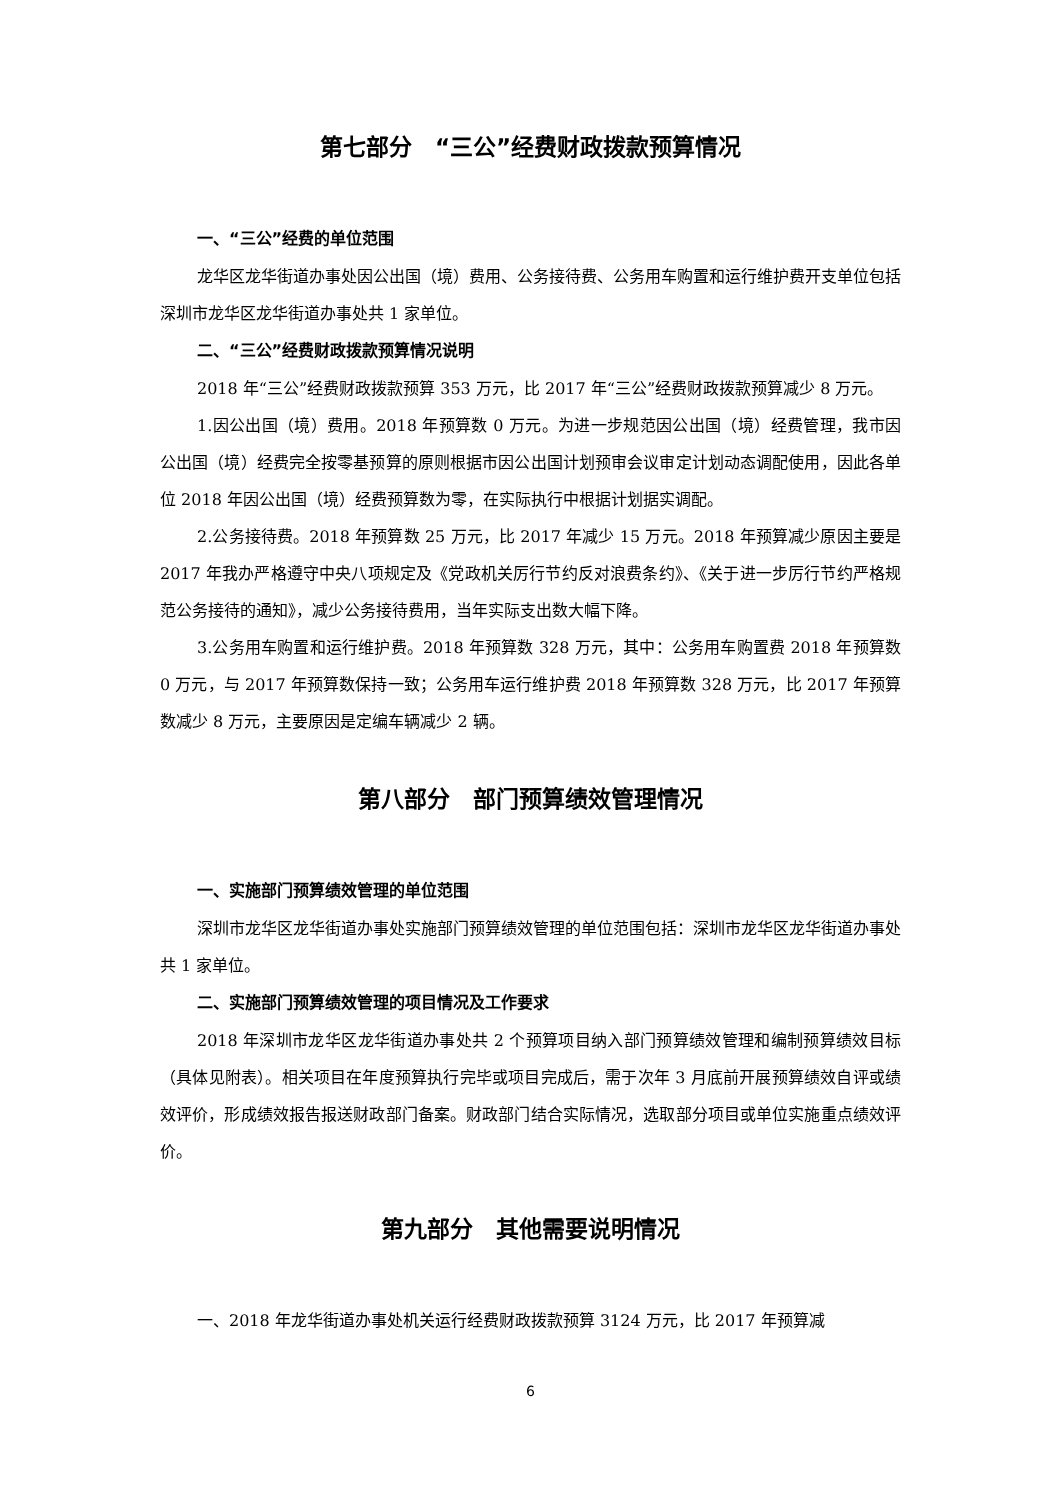第七部分　“三公”经费财政拨款预算情况
一、“三公”经费的单位范围
龙华区龙华街道办事处因公出国（境）费用、公务接待费、公务用车购置和运行维护费开支单位包括深圳市龙华区龙华街道办事处共 1 家单位。
二、“三公”经费财政拨款预算情况说明
2018 年“三公”经费财政拨款预算 353 万元，比 2017 年“三公”经费财政拨款预算减少 8 万元。
1.因公出国（境）费用。2018 年预算数 0 万元。为进一步规范因公出国（境）经费管理，我市因公出国（境）经费完全按零基预算的原则根据市因公出国计划预审会议审定计划动态调配使用，因此各单位 2018 年因公出国（境）经费预算数为零，在实际执行中根据计划据实调配。
2.公务接待费。2018 年预算数 25 万元，比 2017 年减少 15 万元。2018 年预算减少原因主要是 2017 年我办严格遵守中央八项规定及《党政机关厉行节约反对浪费条约》、《关于进一步厉行节约严格规范公务接待的通知》，减少公务接待费用，当年实际支出数大幅下降。
3.公务用车购置和运行维护费。2018 年预算数 328 万元，其中：公务用车购置费 2018 年预算数 0 万元，与 2017 年预算数保持一致；公务用车运行维护费 2018 年预算数 328 万元，比 2017 年预算数减少 8 万元，主要原因是定编车辆减少 2 辆。
第八部分　部门预算绩效管理情况
一、实施部门预算绩效管理的单位范围
深圳市龙华区龙华街道办事处实施部门预算绩效管理的单位范围包括：深圳市龙华区龙华街道办事处共 1 家单位。
二、实施部门预算绩效管理的项目情况及工作要求
2018 年深圳市龙华区龙华街道办事处共 2 个预算项目纳入部门预算绩效管理和编制预算绩效目标（具体见附表）。相关项目在年度预算执行完毕或项目完成后，需于次年 3 月底前开展预算绩效自评或绩效评价，形成绩效报告报送财政部门备案。财政部门结合实际情况，选取部分项目或单位实施重点绩效评价。
第九部分　其他需要说明情况
一、2018 年龙华街道办事处机关运行经费财政拨款预算 3124 万元，比 2017 年预算减
6